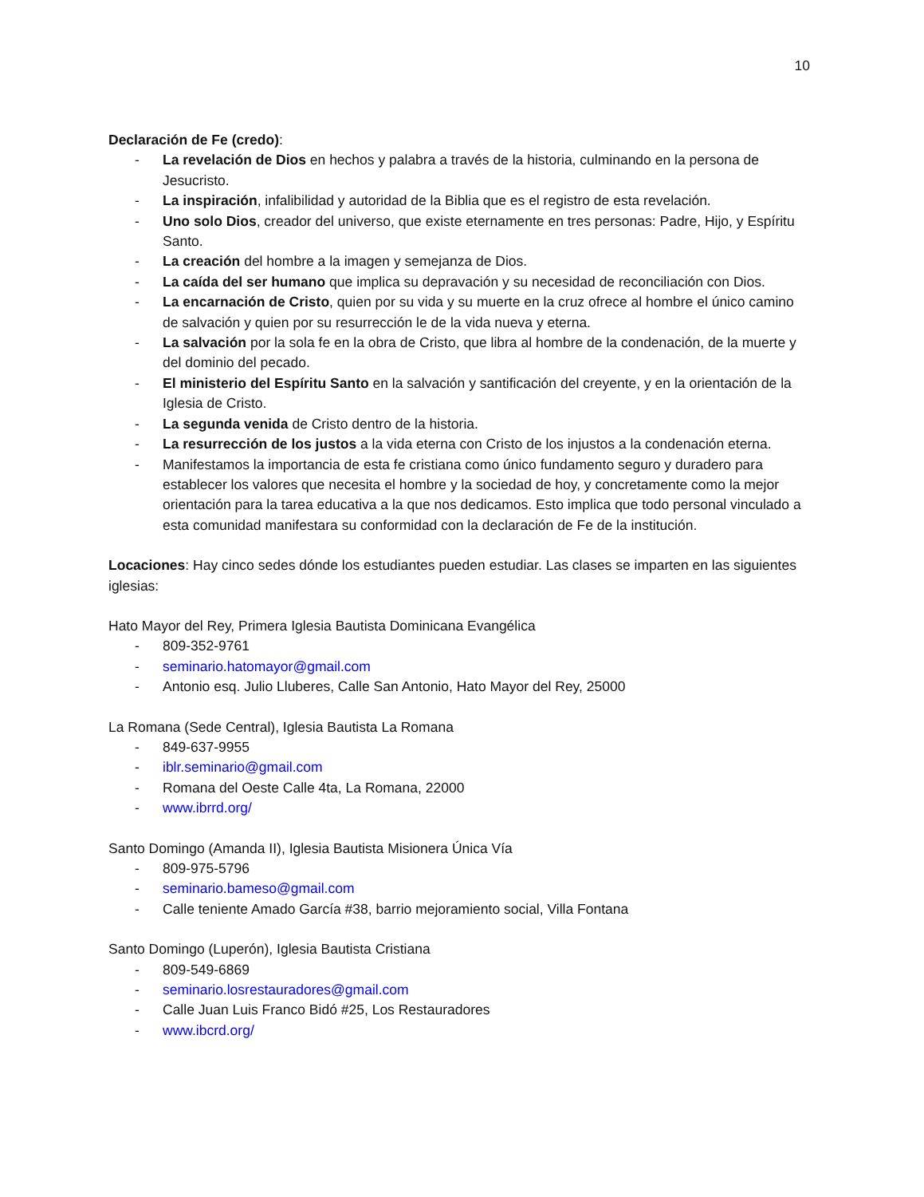10
Declaración de Fe (credo):
- La revelación de Dios en hechos y palabra a través de la historia, culminando en la persona de Jesucristo.
- La inspiración, infalibilidad y autoridad de la Biblia que es el registro de esta revelación.
- Uno solo Dios, creador del universo, que existe eternamente en tres personas: Padre, Hijo, y Espíritu Santo.
- La creación del hombre a la imagen y semejanza de Dios.
- La caída del ser humano que implica su depravación y su necesidad de reconciliación con Dios.
- La encarnación de Cristo, quien por su vida y su muerte en la cruz ofrece al hombre el único camino de salvación y quien por su resurrección le de la vida nueva y eterna.
- La salvación por la sola fe en la obra de Cristo, que libra al hombre de la condenación, de la muerte y del dominio del pecado.
- El ministerio del Espíritu Santo en la salvación y santificación del creyente, y en la orientación de la Iglesia de Cristo.
- La segunda venida de Cristo dentro de la historia.
- La resurrección de los justos a la vida eterna con Cristo de los injustos a la condenación eterna.
- Manifestamos la importancia de esta fe cristiana como único fundamento seguro y duradero para establecer los valores que necesita el hombre y la sociedad de hoy, y concretamente como la mejor orientación para la tarea educativa a la que nos dedicamos. Esto implica que todo personal vinculado a esta comunidad manifestara su conformidad con la declaración de Fe de la institución.
Locaciones: Hay cinco sedes dónde los estudiantes pueden estudiar. Las clases se imparten en las siguientes iglesias:
Hato Mayor del Rey, Primera Iglesia Bautista Dominicana Evangélica
- 809-352-9761
- seminario.hatomayor@gmail.com
- Antonio esq. Julio Lluberes, Calle San Antonio, Hato Mayor del Rey, 25000
La Romana (Sede Central), Iglesia Bautista La Romana
- 849-637-9955
- iblr.seminario@gmail.com
- Romana del Oeste Calle 4ta, La Romana, 22000
- www.ibrrd.org/
Santo Domingo (Amanda II), Iglesia Bautista Misionera Única Vía
- 809-975-5796
- seminario.bameso@gmail.com
- Calle teniente Amado García #38, barrio mejoramiento social, Villa Fontana
Santo Domingo (Luperón), Iglesia Bautista Cristiana
- 809-549-6869
- seminario.losrestauradores@gmail.com
- Calle Juan Luis Franco Bidó #25, Los Restauradores
- www.ibcrd.org/